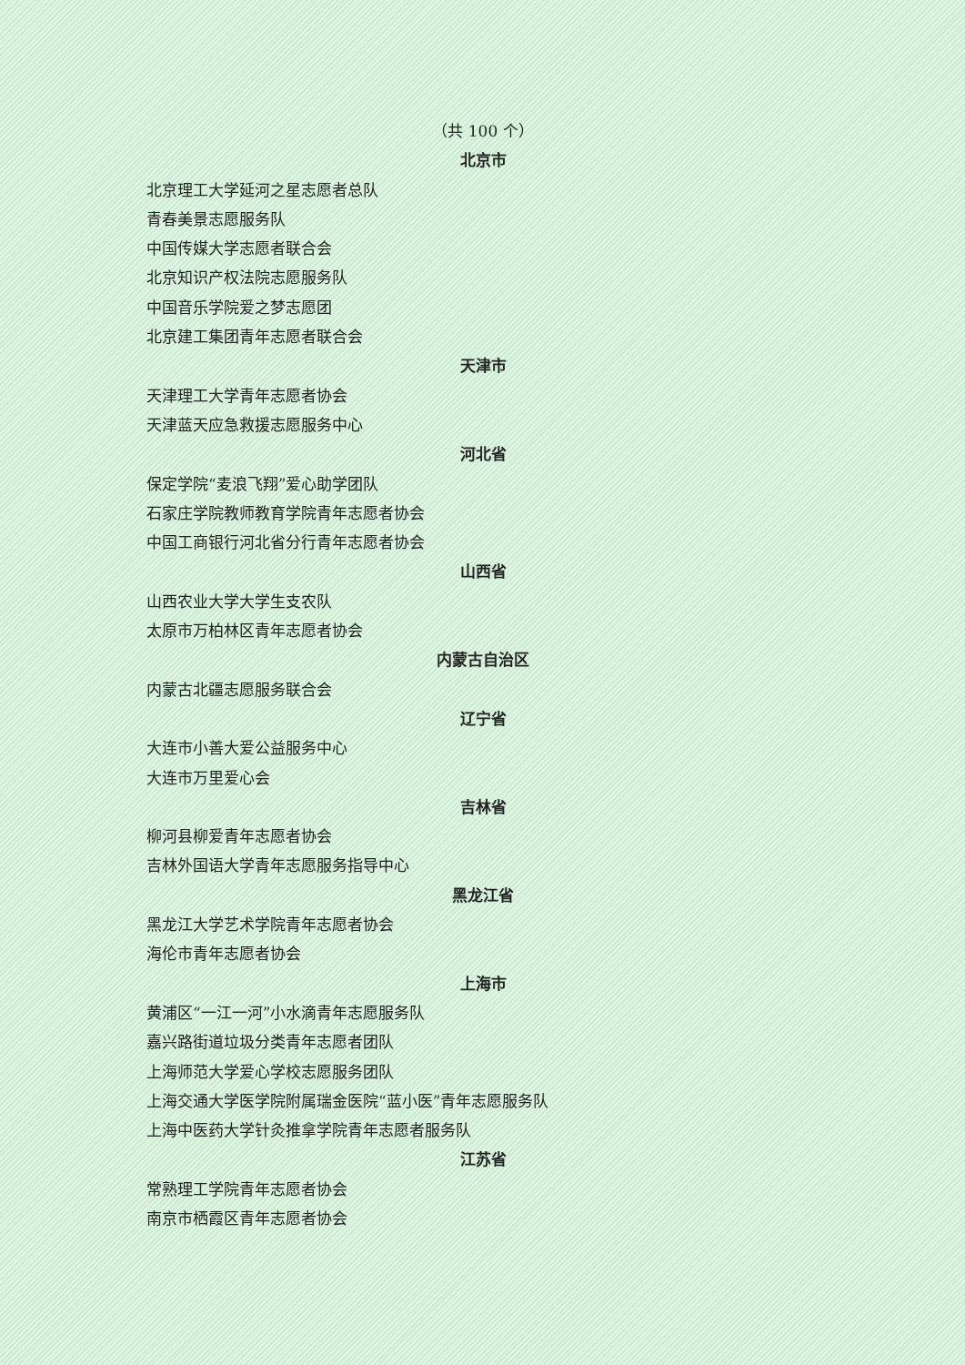（共 100 个）
北京市
北京理工大学延河之星志愿者总队
青春美景志愿服务队
中国传媒大学志愿者联合会
北京知识产权法院志愿服务队
中国音乐学院爱之梦志愿团
北京建工集团青年志愿者联合会
天津市
天津理工大学青年志愿者协会
天津蓝天应急救援志愿服务中心
河北省
保定学院“麦浪飞翔”爱心助学团队
石家庄学院教师教育学院青年志愿者协会
中国工商银行河北省分行青年志愿者协会
山西省
山西农业大学大学生支农队
太原市万柏林区青年志愿者协会
内蒙古自治区
内蒙古北疆志愿服务联合会
辽宁省
大连市小善大爱公益服务中心
大连市万里爱心会
吉林省
柳河县柳爱青年志愿者协会
吉林外国语大学青年志愿服务指导中心
黑龙江省
黑龙江大学艺术学院青年志愿者协会
海伦市青年志愿者协会
上海市
黄浦区“一江一河”小水滴青年志愿服务队
嘉兴路街道垃圾分类青年志愿者团队
上海师范大学爱心学校志愿服务团队
上海交通大学医学院附属瑞金医院“蓝小医”青年志愿服务队
上海中医药大学针灸推拿学院青年志愿者服务队
江苏省
常熟理工学院青年志愿者协会
南京市栖霞区青年志愿者协会